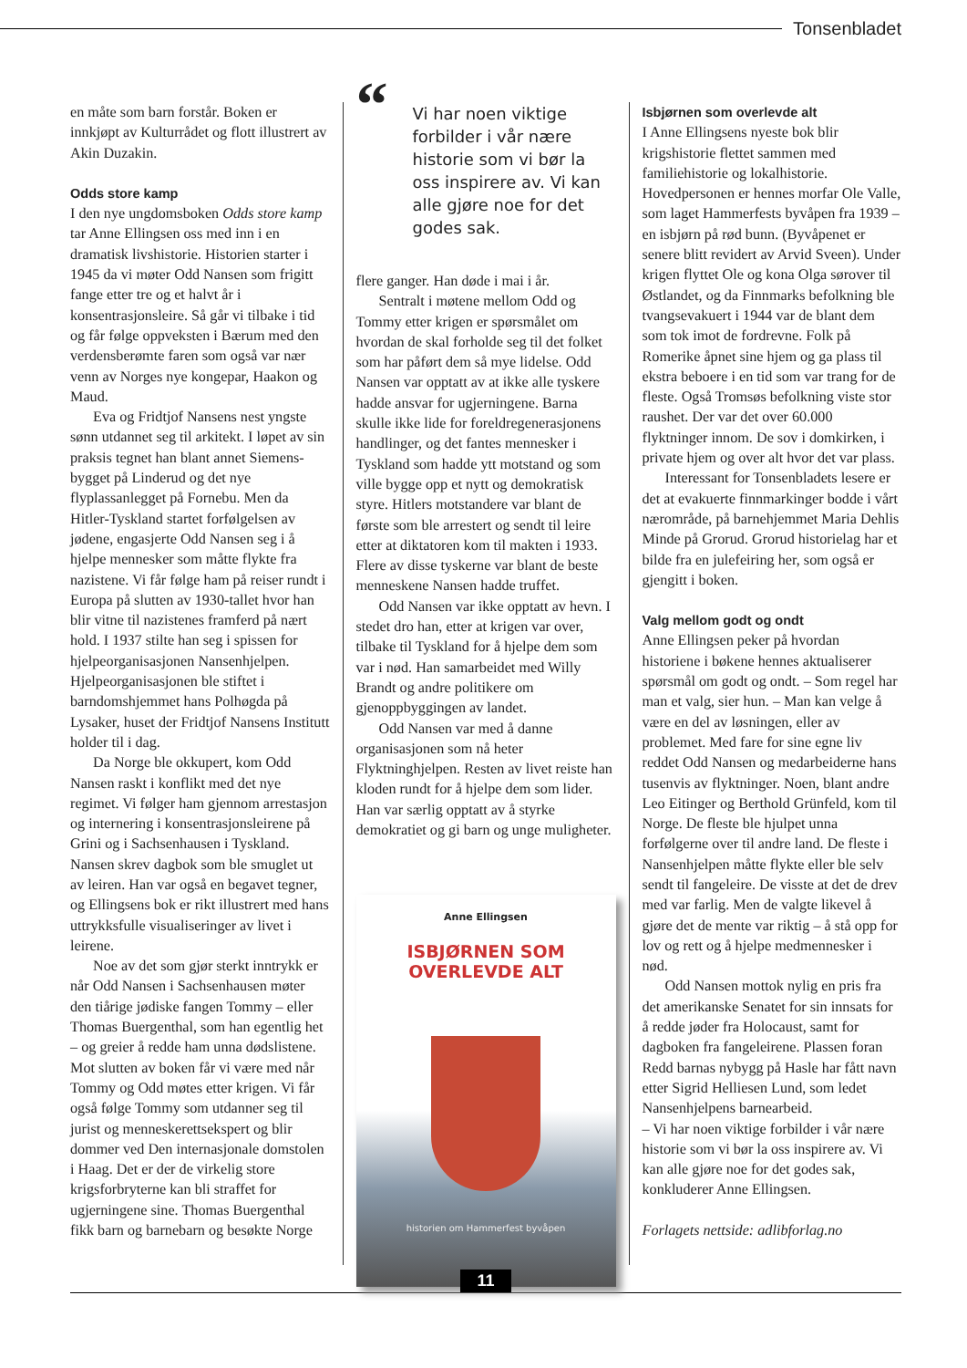Tonsenbladet
en måte som barn forstår. Boken er innkjøpt av Kulturrådet og flott illustrert av Akin Duzakin.
Odds store kamp
I den nye ungdomsboken Odds store kamp tar Anne Ellingsen oss med inn i en dramatisk livshistorie. Historien starter i 1945 da vi møter Odd Nansen som frigitt fange etter tre og et halvt år i konsentrasjonsleire. Så går vi tilbake i tid og får følge oppveksten i Bærum med den verdensberømte faren som også var nær venn av Norges nye kongepar, Haakon og Maud.
Eva og Fridtjof Nansens nest yngste sønn utdannet seg til arkitekt. I løpet av sin praksis tegnet han blant annet Siemens-bygget på Linderud og det nye flyplassanlegget på Fornebu. Men da Hitler-Tyskland startet forfølgelsen av jødene, engasjerte Odd Nansen seg i å hjelpe mennesker som måtte flykte fra nazistene. Vi får følge ham på reiser rundt i Europa på slutten av 1930-tallet hvor han blir vitne til nazistenes framferd på nært hold. I 1937 stilte han seg i spissen for hjelpeorganisasjonen Nansenhjelpen. Hjelpeorganisasjonen ble stiftet i barndomshjemmet hans Polhøgda på Lysaker, huset der Fridtjof Nansens Institutt holder til i dag.
Da Norge ble okkupert, kom Odd Nansen raskt i konflikt med det nye regimet. Vi følger ham gjennom arrestasjon og internering i konsentrasjonsleirene på Grini og i Sachsenhausen i Tyskland. Nansen skrev dagbok som ble smuglet ut av leiren. Han var også en begavet tegner, og Ellingsens bok er rikt illustrert med hans uttrykksfulle visualiseringer av livet i leirene.
Noe av det som gjør sterkt inntrykk er når Odd Nansen i Sachsenhausen møter den tiårige jødiske fangen Tommy – eller Thomas Buergenthal, som han egentlig het – og greier å redde ham unna dødslistene. Mot slutten av boken får vi være med når Tommy og Odd møtes etter krigen. Vi får også følge Tommy som utdanner seg til jurist og menneskerettsekspert og blir dommer ved Den internasjonale domstolen i Haag. Det er der de virkelig store krigsforbryterne kan bli straffet for ugjerningene sine. Thomas Buergenthal fikk barn og barnebarn og besøkte Norge
“Vi har noen viktige forbilder i vår nære historie som vi bør la oss inspirere av. Vi kan alle gjøre noe for det godes sak.
flere ganger. Han døde i mai i år.
Sentralt i møtene mellom Odd og Tommy etter krigen er spørsmålet om hvordan de skal forholde seg til det folket som har påført dem så mye lidelse. Odd Nansen var opptatt av at ikke alle tyskere hadde ansvar for ugjerningene. Barna skulle ikke lide for foreldregenerasjonens handlinger, og det fantes mennesker i Tyskland som hadde ytt motstand og som ville bygge opp et nytt og demokratisk styre. Hitlers motstandere var blant de første som ble arrestert og sendt til leire etter at diktatoren kom til makten i 1933. Flere av disse tyskerne var blant de beste menneskene Nansen hadde truffet.
Odd Nansen var ikke opptatt av hevn. I stedet dro han, etter at krigen var over, tilbake til Tyskland for å hjelpe dem som var i nød. Han samarbeidet med Willy Brandt og andre politikere om gjenoppbyggingen av landet.
Odd Nansen var med å danne organisasjonen som nå heter Flyktninghjelpen. Resten av livet reiste han kloden rundt for å hjelpe dem som lider. Han var særlig opptatt av å styrke demokratiet og gi barn og unge muligheter.
Anne Ellingsen
ISBJØRNEN SOM
OVERLEVDE ALT
historien om Hammerfest byvåpen
Isbjørnen som overlevde alt
I Anne Ellingsens nyeste bok blir krigshistorie flettet sammen med familiehistorie og lokalhistorie. Hovedpersonen er hennes morfar Ole Valle, som laget Hammerfests byvåpen fra 1939 – en isbjørn på rød bunn. (Byvåpenet er senere blitt revidert av Arvid Sveen). Under krigen flyttet Ole og kona Olga sørover til Østlandet, og da Finnmarks befolkning ble tvangsevakuert i 1944 var de blant dem som tok imot de fordrevne. Folk på Romerike åpnet sine hjem og ga plass til ekstra beboere i en tid som var trang for de fleste. Også Tromsøs befolkning viste stor raushet. Der var det over 60.000 flyktninger innom. De sov i domkirken, i private hjem og over alt hvor det var plass.
Interessant for Tonsenbladets lesere er det at evakuerte finnmarkinger bodde i vårt nærområde, på barnehjemmet Maria Dehlis Minde på Grorud. Grorud historielag har et bilde fra en julefeiring her, som også er gjengitt i boken.
Valg mellom godt og ondt
Anne Ellingsen peker på hvordan historiene i bøkene hennes aktualiserer spørsmål om godt og ondt. – Som regel har man et valg, sier hun. – Man kan velge å være en del av løsningen, eller av problemet. Med fare for sine egne liv reddet Odd Nansen og medarbeiderne hans tusenvis av flyktninger. Noen, blant andre Leo Eitinger og Berthold Grünfeld, kom til Norge. De fleste ble hjulpet unna forfølgerne over til andre land. De fleste i Nansenhjelpen måtte flykte eller ble selv sendt til fangeleire. De visste at det de drev med var farlig. Men de valgte likevel å gjøre det de mente var riktig – å stå opp for lov og rett og å hjelpe medmennesker i nød.
Odd Nansen mottok nylig en pris fra det amerikanske Senatet for sin innsats for å redde jøder fra Holocaust, samt for dagboken fra fangeleirene. Plassen foran Redd barnas nybygg på Hasle har fått navn etter Sigrid Helliesen Lund, som ledet Nansenhjelpens barnearbeid.
– Vi har noen viktige forbilder i vår nære historie som vi bør la oss inspirere av. Vi kan alle gjøre noe for det godes sak, konkluderer Anne Ellingsen.
Forlagets nettside: adlibforlag.no
11